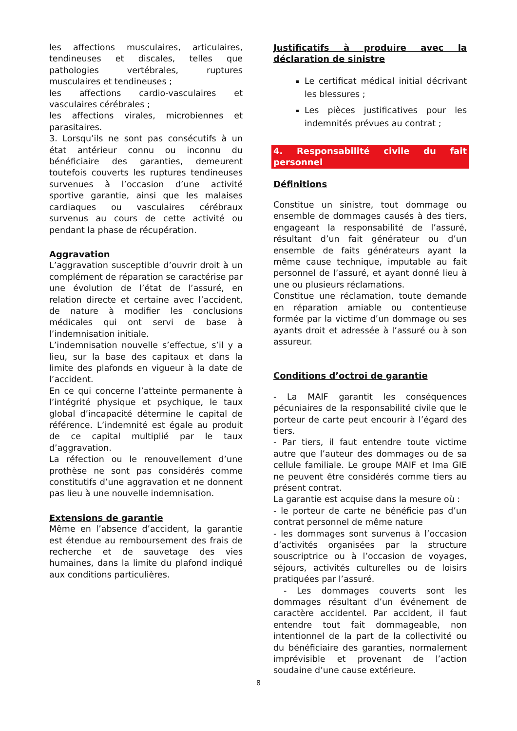les affections musculaires, articulaires, tendineuses et discales, telles que pathologies vertébrales, ruptures musculaires et tendineuses ;
les affections cardio-vasculaires et vasculaires cérébrales ;
les affections virales, microbiennes et parasitaires.
3. Lorsqu’ils ne sont pas consécutifs à un état antérieur connu ou inconnu du bénéficiaire des garanties, demeurent toutefois couverts les ruptures tendineuses survenues à l’occasion d’une activité sportive garantie, ainsi que les malaises cardiaques ou vasculaires cérébraux survenus au cours de cette activité ou pendant la phase de récupération.
Aggravation
L’aggravation susceptible d’ouvrir droit à un complément de réparation se caractérise par une évolution de l’état de l’assuré, en relation directe et certaine avec l’accident, de nature à modifier les conclusions médicales qui ont servi de base à l’indemnisation initiale.
L’indemnisation nouvelle s’effectue, s’il y a lieu, sur la base des capitaux et dans la limite des plafonds en vigueur à la date de l’accident.
En ce qui concerne l’atteinte permanente à l’intégrité physique et psychique, le taux global d’incapacité détermine le capital de référence. L’indemnité est égale au produit de ce capital multiplié par le taux d’aggravation.
La réfection ou le renouvellement d’une prothèse ne sont pas considérés comme constitutifs d’une aggravation et ne donnent pas lieu à une nouvelle indemnisation.
Extensions de garantie
Même en l’absence d’accident, la garantie est étendue au remboursement des frais de recherche et de sauvetage des vies humaines, dans la limite du plafond indiqué aux conditions particulières.
Justificatifs à produire avec la déclaration de sinistre
Le certificat médical initial décrivant les blessures ;
Les pièces justificatives pour les indemnités prévues au contrat ;
4. Responsabilité civile du fait personnel
Définitions
Constitue un sinistre, tout dommage ou ensemble de dommages causés à des tiers, engageant la responsabilité de l’assuré, résultant d’un fait générateur ou d’un ensemble de faits générateurs ayant la même cause technique, imputable au fait personnel de l’assuré, et ayant donné lieu à une ou plusieurs réclamations.
Constitue une réclamation, toute demande en réparation amiable ou contentieuse formée par la victime d’un dommage ou ses ayants droit et adressée à l’assuré ou à son assureur.
Conditions d’octroi de garantie
- La MAIF garantit les conséquences pécuniaires de la responsabilité civile que le porteur de carte peut encourir à l’égard des tiers.
- Par tiers, il faut entendre toute victime autre que l’auteur des dommages ou de sa cellule familiale. Le groupe MAIF et Ima GIE ne peuvent être considérés comme tiers au présent contrat.
La garantie est acquise dans la mesure où :
- le porteur de carte ne bénéficie pas d’un contrat personnel de même nature
- les dommages sont survenus à l’occasion d’activités organisées par la structure souscriptrice ou à l’occasion de voyages, séjours, activités culturelles ou de loisirs pratiquées par l’assuré.
- Les dommages couverts sont les dommages résultant d’un événement de caractère accidentel. Par accident, il faut entendre tout fait dommageable, non intentionnel de la part de la collectivité ou du bénéficiaire des garanties, normalement imprévisible et provenant de l’action soudaine d’une cause extérieure.
8